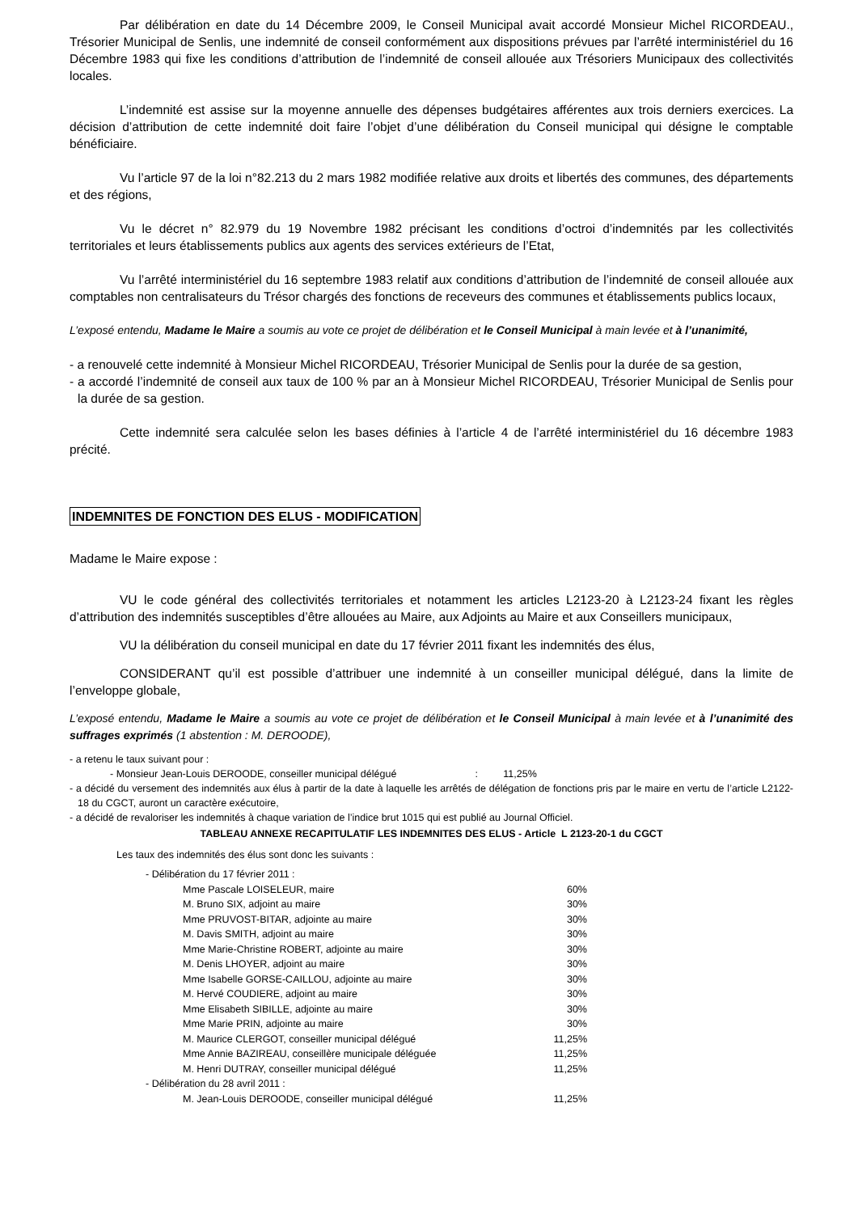Par délibération en date du 14 Décembre 2009, le Conseil Municipal avait accordé Monsieur Michel RICORDEAU., Trésorier Municipal de Senlis, une indemnité de conseil conformément aux dispositions prévues par l’arrêté interministériel du 16 Décembre 1983 qui fixe les conditions d’attribution de l’indemnité de conseil allouée aux Trésoriers Municipaux des collectivités locales.
L’indemnité est assise sur la moyenne annuelle des dépenses budgétaires afférentes aux trois derniers exercices. La décision d’attribution de cette indemnité doit faire l’objet d’une délibération du Conseil municipal qui désigne le comptable bénéficiaire.
Vu l’article 97 de la loi n°82.213 du 2 mars 1982 modifiée relative aux droits et libertés des communes, des départements et des régions,
Vu le décret n° 82.979 du 19 Novembre 1982 précisant les conditions d’octroi d’indemnités par les collectivités territoriales et leurs établissements publics aux agents des services extérieurs de l’Etat,
Vu l’arrêté interministériel du 16 septembre 1983 relatif aux conditions d’attribution de l’indemnité de conseil allouée aux comptables non centralisateurs du Trésor chargés des fonctions de receveurs des communes et établissements publics locaux,
L’exposé entendu, Madame le Maire a soumis au vote ce projet de délibération et le Conseil Municipal à main levée et à l’unanimité,
- a renouvelé cette indemnité à Monsieur Michel RICORDEAU, Trésorier Municipal de Senlis pour la durée de sa gestion,
- a accordé l’indemnité de conseil aux taux de 100 % par an à Monsieur Michel RICORDEAU, Trésorier Municipal de Senlis pour la durée de sa gestion.
Cette indemnité sera calculée selon les bases définies à l’article 4 de l’arrêté interministériel du 16 décembre 1983 précité.
INDEMNITES DE FONCTION DES ELUS - MODIFICATION
Madame le Maire expose :
VU le code général des collectivités territoriales et notamment les articles L2123-20 à L2123-24 fixant les règles d’attribution des indemnités susceptibles d’être allouées au Maire, aux Adjoints au Maire et aux Conseillers municipaux,
VU la délibération du conseil municipal en date du 17 février 2011 fixant les indemnités des élus,
CONSIDERANT qu’il est possible d’attribuer une indemnité à un conseiller municipal délégué, dans la limite de l’enveloppe globale,
L’exposé entendu, Madame le Maire a soumis au vote ce projet de délibération et le Conseil Municipal à main levée et à l’unanimité des suffrages exprimés (1 abstention : M. DEROODE),
- a retenu le taux suivant pour :
- Monsieur Jean-Louis DEROODE, conseiller municipal délégué : 11,25%
- a décidé du versement des indemnités aux élus à partir de la date à laquelle les arrêtés de délégation de fonctions pris par le maire en vertu de l’article L2122-18 du CGCT, auront un caractère exécutoire,
- a décidé de revaloriser les indemnités à chaque variation de l’indice brut 1015 qui est publié au Journal Officiel.
TABLEAU ANNEXE RECAPITULATIF LES INDEMNITES DES ELUS - Article L 2123-20-1 du CGCT
Les taux des indemnités des élus sont donc les suivants :
| - Délibération du 17 février 2011 : | |
| Mme Pascale LOISELEUR, maire | 60% |
| M. Bruno SIX, adjoint au maire | 30% |
| Mme PRUVOST-BITAR, adjointe au maire | 30% |
| M. Davis SMITH, adjoint au maire | 30% |
| Mme Marie-Christine ROBERT, adjointe au maire | 30% |
| M. Denis LHOYER, adjoint au maire | 30% |
| Mme Isabelle GORSE-CAILLOU, adjointe au maire | 30% |
| M. Hervé COUDIERE, adjoint au maire | 30% |
| Mme Elisabeth SIBILLE, adjointe au maire | 30% |
| Mme Marie PRIN, adjointe au maire | 30% |
| M. Maurice CLERGOT, conseiller municipal délégué | 11,25% |
| Mme Annie BAZIREAU, conseillère municipale déléguée | 11,25% |
| M. Henri DUTRAY, conseiller municipal délégué | 11,25% |
| - Délibération du 28 avril 2011 : | |
| M. Jean-Louis DEROODE, conseiller municipal délégué | 11,25% |